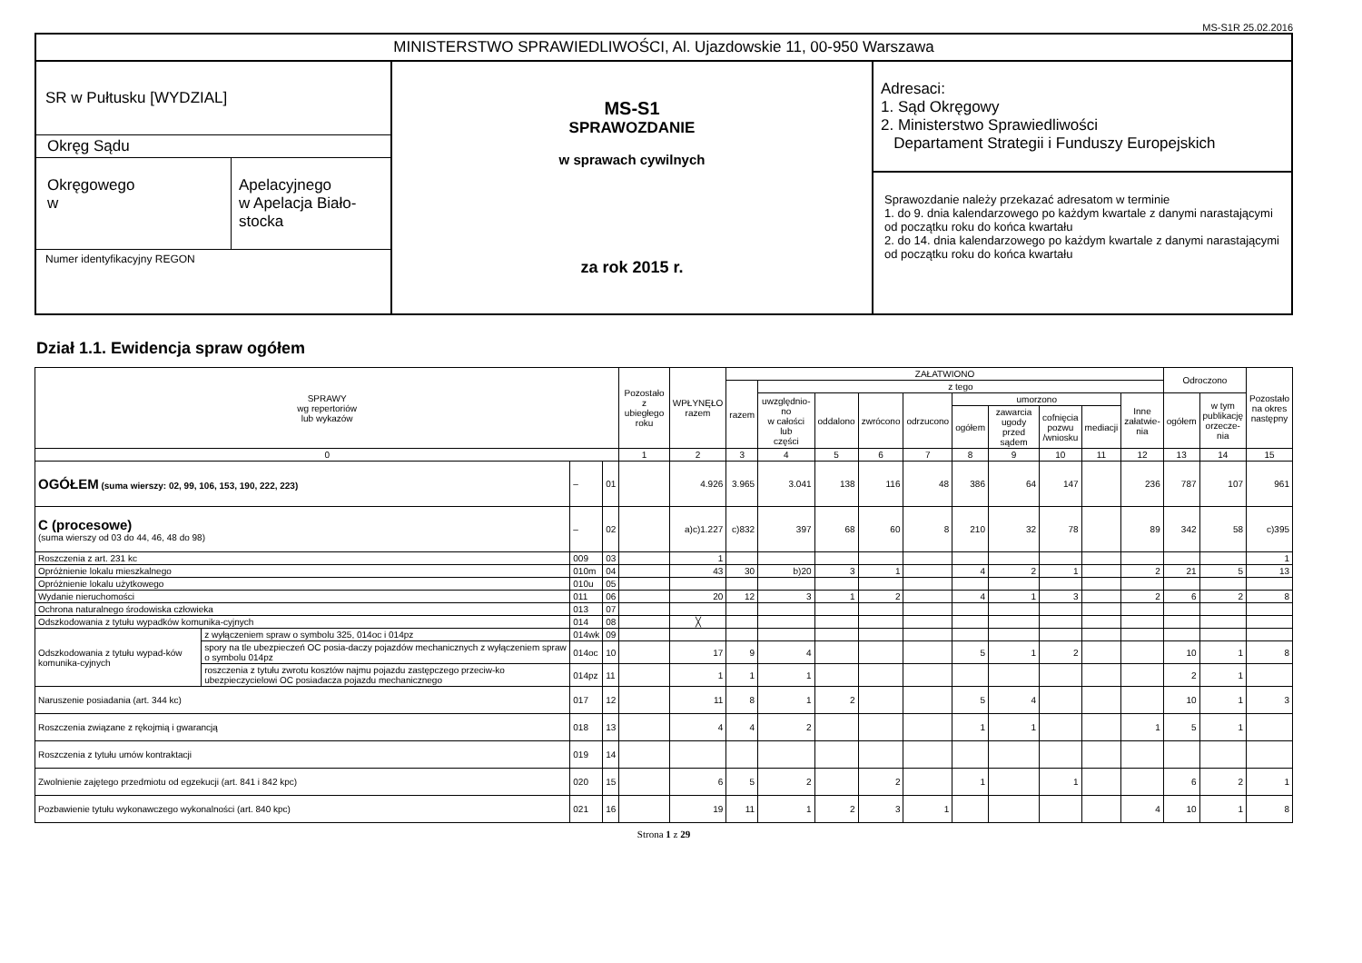MS-S1R 25.02.2016
| MINISTERSTWO SPRAWIEDLIWOŚCI, Al. Ujazdowskie 11, 00-950 Warszawa | | |
| SR w Pułtusku [WYDZIAL] Okręg Sądu Okręgowego w Apelacyjnego w Apelacja Biało- stocka Numer identyfikacyjny REGON | MS-S1 SPRAWOZDANIE w sprawach cywilnych za rok 2015 r. | Adresaci: 1. Sąd Okręgowy 2. Ministerstwo Sprawiedliwości Departament Strategii i Funduszy Europejskich Sprawozdanie należy przekazać adresatom w terminie 1. do 9. dnia kalendarzowego po każdym kwartale z danymi narastającymi od początku roku do końca kwartału 2. do 14. dnia kalendarzowego po każdym kwartale z danymi narastającymi od początku roku do końca kwartału |
Dział 1.1. Ewidencja spraw ogółem
| SPRAWY wg repertoriów lub wykazów | | | | Pozostało z ubiegłego roku | WPŁYNĘŁO razem | ZAŁATWIONO | | | | | | | | | | Odroczono | | Pozostało na okres następny |
| --- | --- | --- | --- | --- | --- | --- | --- | --- | --- | --- | --- | --- | --- | --- | --- | --- | --- | --- |
| | | | | | | razem | z tego | | | | | | | | | | | |
| | | | | | | | uwzględnio- no w całości lub części | oddalono | zwrócono | odrzucono | umorzono | | | | Inne załatwie- nia | ogółem | w tym publikację orzecze- nia | |
| | | | | | | | | | | | ogółem | zawarcia ugody przed sądem | cofnięcia pozwu /wniosku | mediacji | | | | |
| 0 | | | | 1 | 2 | 3 | 4 | 5 | 6 | 7 | 8 | 9 | 10 | 11 | 12 | 13 | 14 | 15 |
| OGÓŁEM (suma wierszy: 02, 99, 106, 153, 190, 222, 223) | | – | 01 | | 4.926 | 3.965 | 3.041 | 138 | 116 | 48 | 386 | 64 | 147 | | 236 | 787 | 107 | 961 |
| C (procesowe) (suma wierszy od 03 do 44, 46, 48 do 98) | | – | 02 | | a)c)1.227 | c)832 | 397 | 68 | 60 | 8 | 210 | 32 | 78 | | 89 | 342 | 58 | c)395 |
| Roszczenia z art. 231 kc | | 009 | 03 | | 1 | | | | | | | | | | | | | 1 |
| Opróżnienie lokalu mieszkalnego | | 010m | 04 | | 43 | 30 | b)20 | 3 | 1 | | 4 | 2 | 1 | | 2 | 21 | 5 | 13 |
| Opróżnienie lokalu użytkowego | | 010u | 05 | | | | | | | | | | | | | | | |
| Wydanie nieruchomości | | 011 | 06 | | 20 | 12 | 3 | 1 | 2 | | 4 | 1 | 3 | | 2 | 6 | 2 | 8 |
| Ochrona naturalnego środowiska człowieka | | 013 | 07 | | | | | | | | | | | | | | | |
| Odszkodowania z tytułu wypadków komunika-cyjnych | | 014 | 08 | | ╳ | | | | | | | | | | | | | |
| Odszkodowania z tytułu wypad-ków komunika-cyjnych | z wyłączeniem spraw o symbolu 325, 014oc i 014pz | 014wk | 09 | | | | | | | | | | | | | | | |
| | spory na tle ubezpieczeń OC posia-daczy pojazdów mechanicznych z wyłączeniem spraw o symbolu 014pz | 014oc | 10 | | 17 | 9 | 4 | | | | 5 | 1 | 2 | | | 10 | 1 | 8 |
| | roszczenia z tytułu zwrotu kosztów najmu pojazdu zastępczego przeciw-ko ubezpieczycielowi OC posiadacza pojazdu mechanicznego | 014pz | 11 | | 1 | 1 | 1 | | | | | | | | | 2 | 1 | |
| Naruszenie posiadania (art. 344 kc) | | 017 | 12 | | 11 | 8 | 1 | 2 | | | 5 | 4 | | | | 10 | 1 | 3 |
| Roszczenia związane z rękojmią i gwarancją | | 018 | 13 | | 4 | 4 | 2 | | | | 1 | 1 | | | 1 | 5 | 1 | |
| Roszczenia z tytułu umów kontraktacji | | 019 | 14 | | | | | | | | | | | | | | | |
| Zwolnienie zajętego przedmiotu od egzekucji (art. 841 i 842 kpc) | | 020 | 15 | | 6 | 5 | 2 | | 2 | | 1 | | 1 | | | 6 | 2 | 1 |
| Pozbawienie tytułu wykonawczego wykonalności (art. 840 kpc) | | 021 | 16 | | 19 | 11 | 1 | 2 | 3 | 1 | | | | | 4 | 10 | 1 | 8 |
Strona 1 z 29